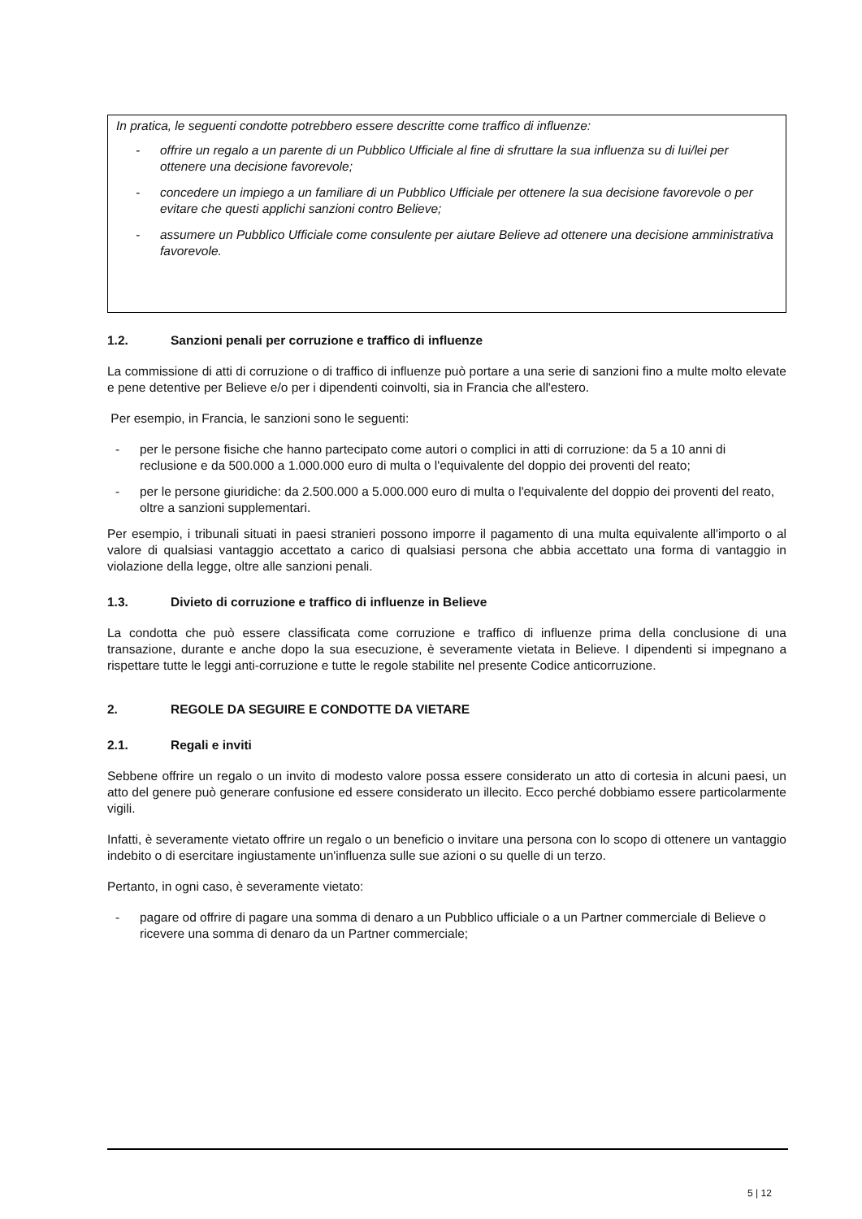In pratica, le seguenti condotte potrebbero essere descritte come traffico di influenze:
- offrire un regalo a un parente di un Pubblico Ufficiale al fine di sfruttare la sua influenza su di lui/lei per ottenere una decisione favorevole;
- concedere un impiego a un familiare di un Pubblico Ufficiale per ottenere la sua decisione favorevole o per evitare che questi applichi sanzioni contro Believe;
- assumere un Pubblico Ufficiale come consulente per aiutare Believe ad ottenere una decisione amministrativa favorevole.
1.2. Sanzioni penali per corruzione e traffico di influenze
La commissione di atti di corruzione o di traffico di influenze può portare a una serie di sanzioni fino a multe molto elevate e pene detentive per Believe e/o per i dipendenti coinvolti, sia in Francia che all'estero.
Per esempio, in Francia, le sanzioni sono le seguenti:
- per le persone fisiche che hanno partecipato come autori o complici in atti di corruzione: da 5 a 10 anni di reclusione e da 500.000 a 1.000.000 euro di multa o l'equivalente del doppio dei proventi del reato;
- per le persone giuridiche: da 2.500.000 a 5.000.000 euro di multa o l'equivalente del doppio dei proventi del reato, oltre a sanzioni supplementari.
Per esempio, i tribunali situati in paesi stranieri possono imporre il pagamento di una multa equivalente all'importo o al valore di qualsiasi vantaggio accettato a carico di qualsiasi persona che abbia accettato una forma di vantaggio in violazione della legge, oltre alle sanzioni penali.
1.3. Divieto di corruzione e traffico di influenze in Believe
La condotta che può essere classificata come corruzione e traffico di influenze prima della conclusione di una transazione, durante e anche dopo la sua esecuzione, è severamente vietata in Believe. I dipendenti si impegnano a rispettare tutte le leggi anti-corruzione e tutte le regole stabilite nel presente Codice anticorruzione.
2. REGOLE DA SEGUIRE E CONDOTTE DA VIETARE
2.1. Regali e inviti
Sebbene offrire un regalo o un invito di modesto valore possa essere considerato un atto di cortesia in alcuni paesi, un atto del genere può generare confusione ed essere considerato un illecito. Ecco perché dobbiamo essere particolarmente vigili.
Infatti, è severamente vietato offrire un regalo o un beneficio o invitare una persona con lo scopo di ottenere un vantaggio indebito o di esercitare ingiustamente un'influenza sulle sue azioni o su quelle di un terzo.
Pertanto, in ogni caso, è severamente vietato:
- pagare od offrire di pagare una somma di denaro a un Pubblico ufficiale o a un Partner commerciale di Believe o ricevere una somma di denaro da un Partner commerciale;
5 | 12